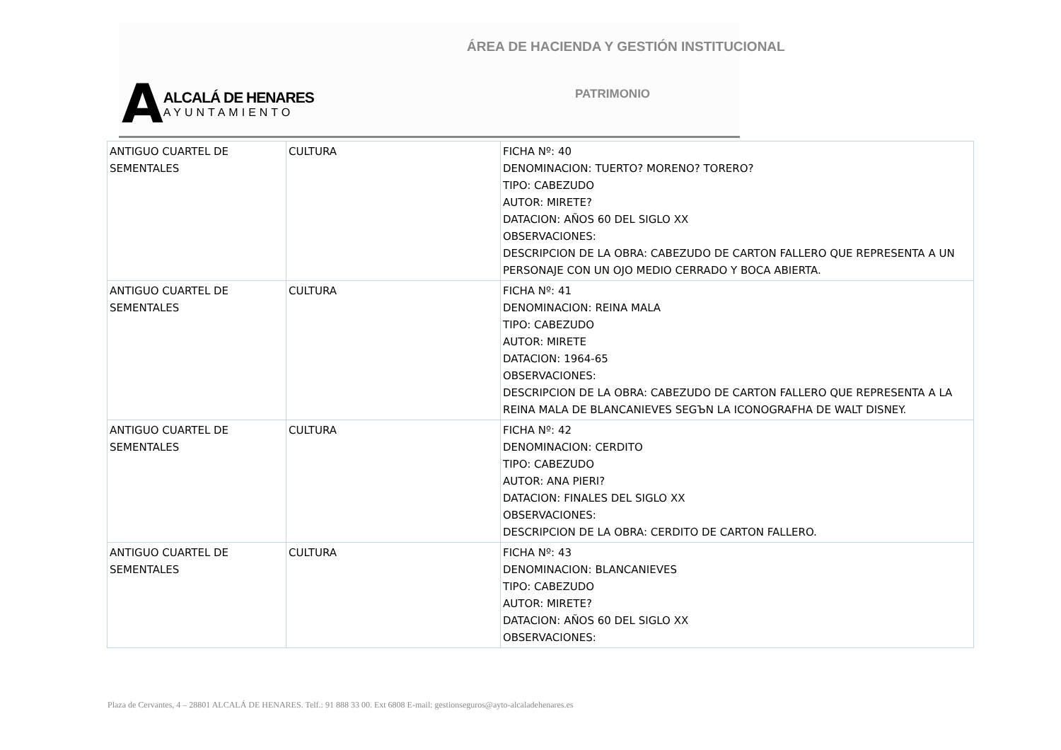ÁREA DE HACIENDA Y GESTIÓN INSTITUCIONAL
A
ALCALÁ DE HENARES
AYUNTAMIENTO
PATRIMONIO
| ANTIGUO CUARTEL DE SEMENTALES | CULTURA | FICHA Nº: 40 DENOMINACION: TUERTO? MORENO? TORERO? TIPO: CABEZUDO AUTOR: MIRETE? DATACION: AÑOS 60 DEL SIGLO XX OBSERVACIONES: DESCRIPCION DE LA OBRA: CABEZUDO DE CARTON FALLERO QUE REPRESENTA A UN PERSONAJE CON UN OJO MEDIO CERRADO Y BOCA ABIERTA. |
| ANTIGUO CUARTEL DE SEMENTALES | CULTURA | FICHA Nº: 41 DENOMINACION: REINA MALA TIPO: CABEZUDO AUTOR: MIRETE DATACION: 1964-65 OBSERVACIONES: DESCRIPCION DE LA OBRA: CABEZUDO DE CARTON FALLERO QUE REPRESENTA A LA REINA MALA DE BLANCANIEVES SEGЪN LA ICONOGRAFHA DE WALT DISNEY. |
| ANTIGUO CUARTEL DE SEMENTALES | CULTURA | FICHA Nº: 42 DENOMINACION: CERDITO TIPO: CABEZUDO AUTOR: ANA PIERI? DATACION: FINALES DEL SIGLO XX OBSERVACIONES: DESCRIPCION DE LA OBRA: CERDITO DE CARTON FALLERO. |
| ANTIGUO CUARTEL DE SEMENTALES | CULTURA | FICHA Nº: 43 DENOMINACION: BLANCANIEVES TIPO: CABEZUDO AUTOR: MIRETE? DATACION: AÑOS 60 DEL SIGLO XX OBSERVACIONES: |
Plaza de Cervantes, 4 – 28801 ALCALÁ DE HENARES. Telf.: 91 888 33 00. Ext 6808 E-mail: gestionseguros@ayto-alcaladehenares.es